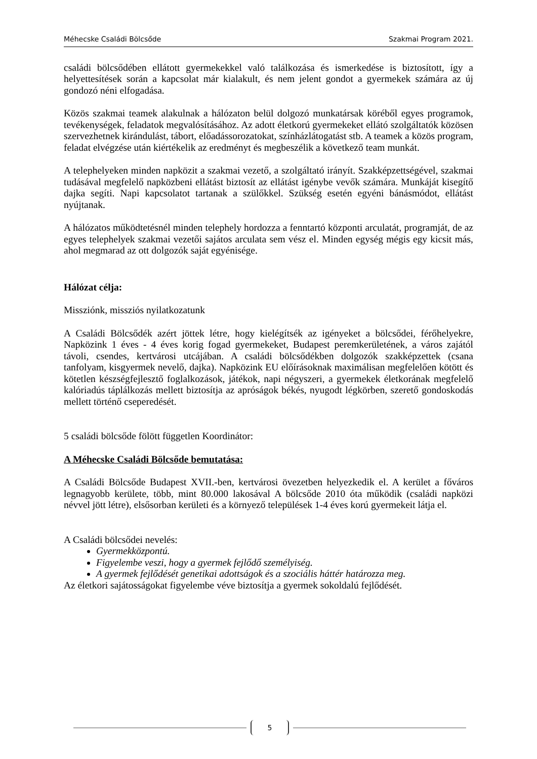Méhecske Családi Bölcsőde Szakmai Program 2021.
családi bölcsődében ellátott gyermekekkel való találkozása és ismerkedése is biztosított, így a helyettesítések során a kapcsolat már kialakult, és nem jelent gondot a gyermekek számára az új gondozó néni elfogadása.
Közös szakmai teamek alakulnak a hálózaton belül dolgozó munkatársak köréből egyes programok, tevékenységek, feladatok megvalósításához. Az adott életkorú gyermekeket ellátó szolgáltatók közösen szervezhetnek kirándulást, tábort, előadássorozatokat, színházlátogatást stb. A teamek a közös program, feladat elvégzése után kiértékelik az eredményt és megbeszélik a következő team munkát.
A telephelyeken minden napközit a szakmai vezető, a szolgáltató irányít. Szakképzettségével, szakmai tudásával megfelelő napközbeni ellátást biztosít az ellátást igénybe vevők számára. Munkáját kisegítő dajka segíti. Napi kapcsolatot tartanak a szülőkkel. Szükség esetén egyéni bánásmódot, ellátást nyújtanak.
A hálózatos működtetésnél minden telephely hordozza a fenntartó központi arculatát, programját, de az egyes telephelyek szakmai vezetői sajátos arculata sem vész el. Minden egység mégis egy kicsit más, ahol megmarad az ott dolgozók saját egyénisége.
Hálózat célja:
Missziónk, missziós nyilatkozatunk
A Családi Bölcsődék azért jöttek létre, hogy kielégítsék az igényeket a bölcsődei, férőhelyekre, Napközink 1 éves - 4 éves korig fogad gyermekeket, Budapest peremkerületének, a város zajától távoli, csendes, kertvárosi utcájában. A családi bölcsődékben dolgozók szakképzettek (csana tanfolyam, kisgyermek nevelő, dajka). Napközink EU előírásoknak maximálisan megfelelően kötött és kötetlen készségfejlesztő foglalkozások, játékok, napi négyszeri, a gyermekek életkorának megfelelő kalóriadús táplálkozás mellett biztosítja az apróságok békés, nyugodt légkörben, szerető gondoskodás mellett történő cseperedését.
5 családi bölcsőde fölött független Koordinátor:
A Méhecske Családi Bölcsőde bemutatása:
A Családi Bölcsőde Budapest XVII.-ben, kertvárosi övezetben helyezkedik el. A kerület a főváros legnagyobb kerülete, több, mint 80.000 lakosával A bölcsőde 2010 óta működik (családi napközi névvel jött létre), elsősorban kerületi és a környező települések 1-4 éves korú gyermekeit látja el.
A Családi bölcsődei nevelés:
Gyermekközpontú.
Figyelembe veszi, hogy a gyermek fejlődő személyiség.
A gyermek fejlődését genetikai adottságok és a szociális háttér határozza meg.
Az életkori sajátosságokat figyelembe véve biztosítja a gyermek sokoldalú fejlődését.
5